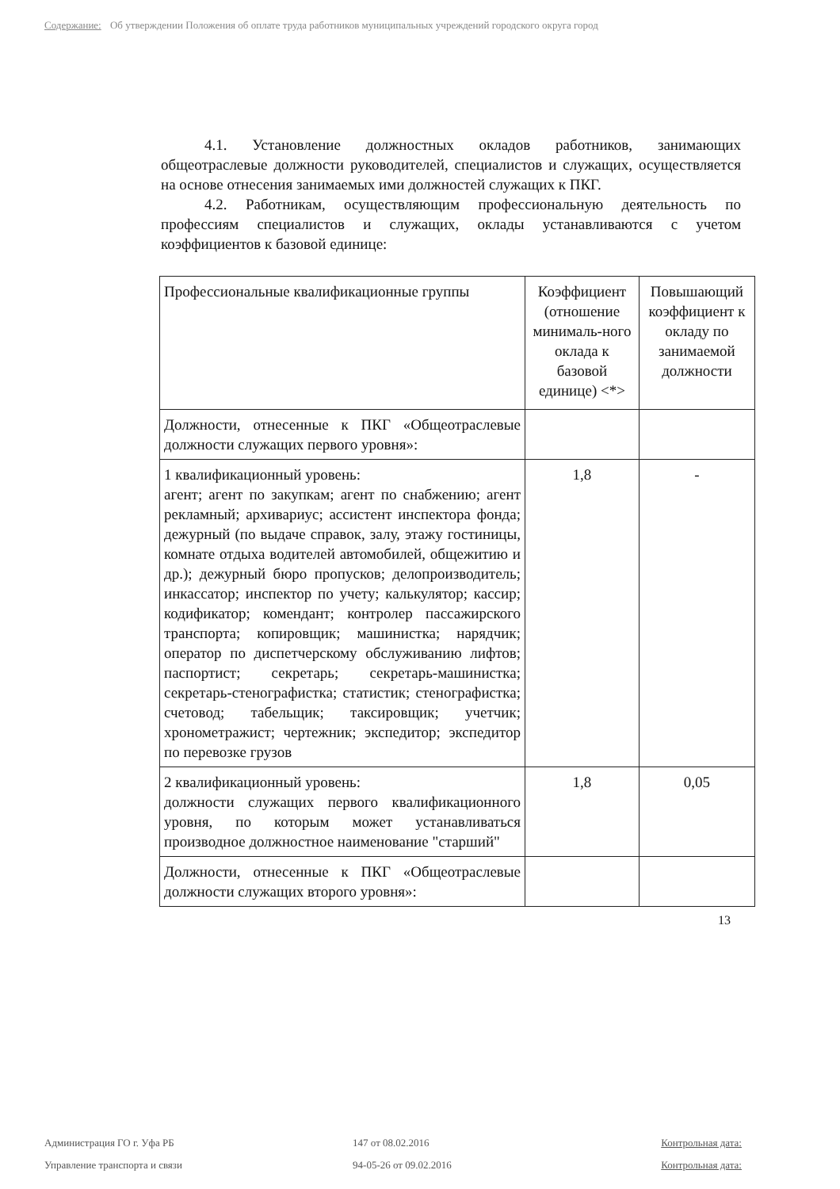Содержание: Об утверждении Положения об оплате труда работников муниципальных учреждений городского округа город
4.1. Установление должностных окладов работников, занимающих общеотраслевые должности руководителей, специалистов и служащих, осуществляется на основе отнесения занимаемых ими должностей служащих к ПКГ.
4.2. Работникам, осуществляющим профессиональную деятельность по профессиям специалистов и служащих, оклады устанавливаются с учетом коэффициентов к базовой единице:
| Профессиональные квалификационные группы | Коэффициент (отношение минималь-ного оклада к базовой единице) <*> | Повышающий коэффициент к окладу по занимаемой должности |
| Должности, отнесенные к ПКГ «Общеотраслевые должности служащих первого уровня»: | | |
| 1 квалификационный уровень: агент; агент по закупкам; агент по снабжению; агент рекламный; архивариус; ассистент инспектора фонда; дежурный (по выдаче справок, залу, этажу гостиницы, комнате отдыха водителей автомобилей, общежитию и др.); дежурный бюро пропусков; делопроизводитель; инкассатор; инспектор по учету; калькулятор; кассир; кодификатор; комендант; контролер пассажирского транспорта; копировщик; машинистка; нарядчик; оператор по диспетчерскому обслуживанию лифтов; паспортист; секретарь; секретарь-машинистка; секретарь-стенографистка; статистик; стенографистка; счетовод; табельщик; таксировщик; учетчик; хронометражист; чертежник; экспедитор; экспедитор по перевозке грузов | 1,8 | - |
| 2 квалификационный уровень: должности служащих первого квалификационного уровня, по которым может устанавливаться производное должностное наименование "старший" | 1,8 | 0,05 |
| Должности, отнесенные к ПКГ «Общеотраслевые должности служащих второго уровня»: | | |
13
Администрация ГО г. Уфа РБ 147 от 08.02.2016 Контрольная дата:
Управление транспорта и связи 94-05-26 от 09.02.2016 Контрольная дата: